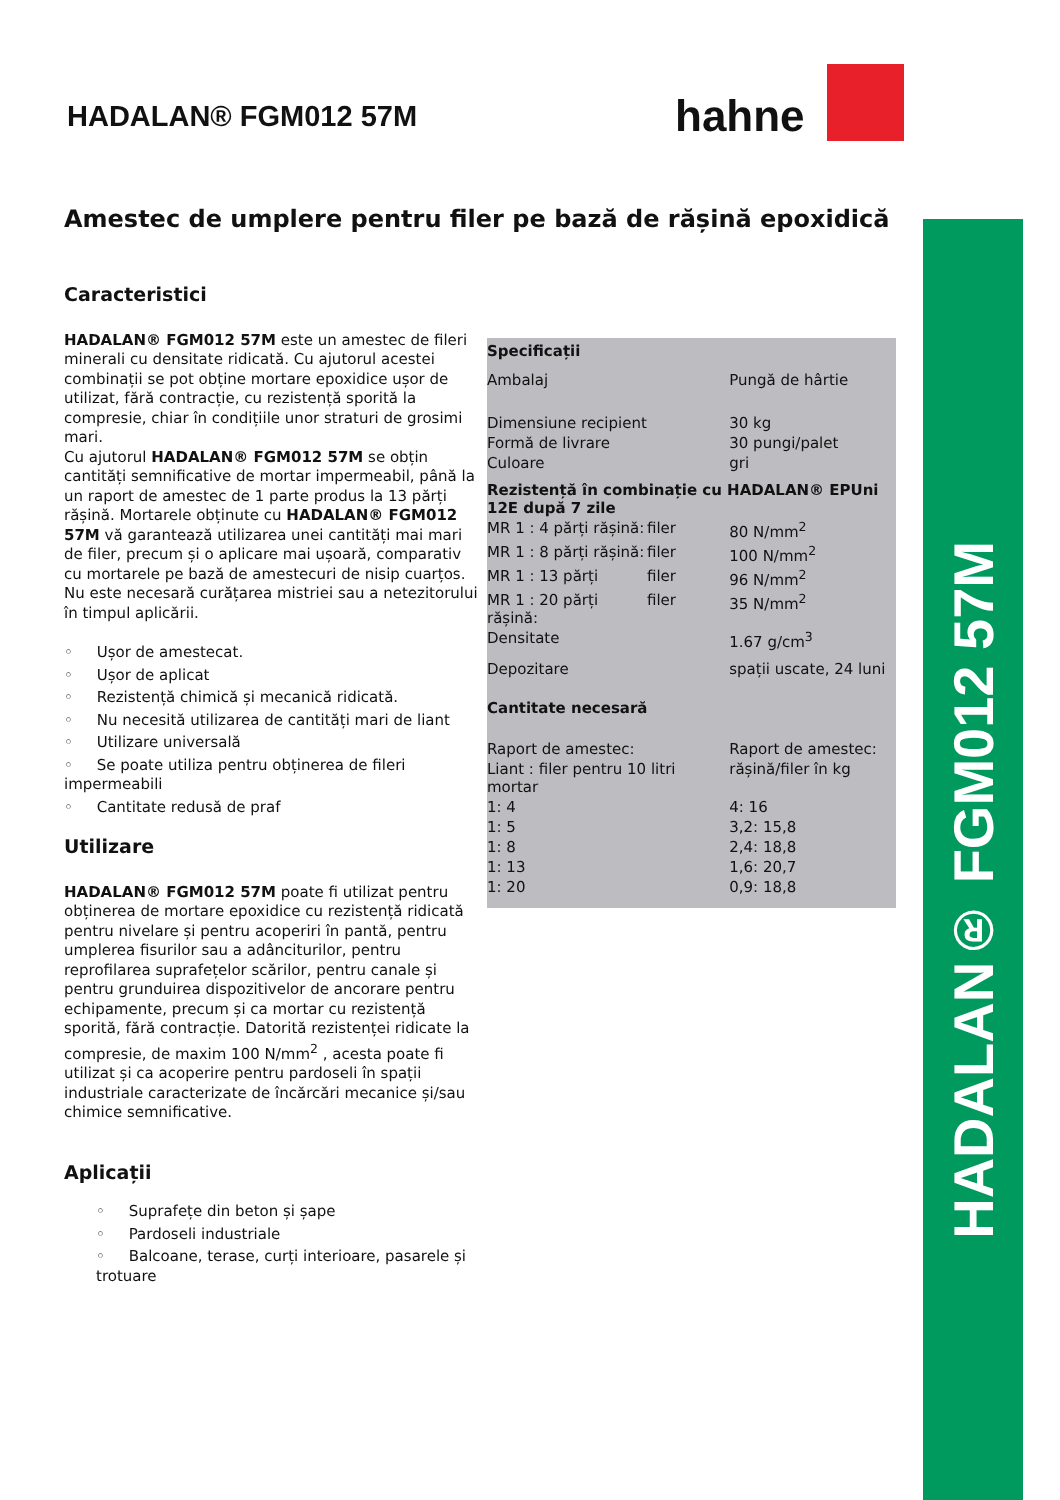HADALAN® FGM012 57M
hahne
Amestec de umplere pentru filer pe bază de rășină epoxidică
Caracteristici
HADALAN® FGM012 57M este un amestec de fileri minerali cu densitate ridicată. Cu ajutorul acestei combinații se pot obține mortare epoxidice ușor de utilizat, fără contracție, cu rezistență sporită la compresie, chiar în condițiile unor straturi de grosimi mari.
Cu ajutorul HADALAN® FGM012 57M se obțin cantități semnificative de mortar impermeabil, până la un raport de amestec de 1 parte produs la 13 părți rășină. Mortarele obținute cu HADALAN® FGM012 57M vă garantează utilizarea unei cantități mai mari de filer, precum și o aplicare mai ușoară, comparativ cu mortarele pe bază de amestecuri de nisip cuarțos. Nu este necesară curățarea mistriei sau a netezitorului în timpul aplicării.
◦ Ușor de amestecat.
◦ Ușor de aplicat
◦ Rezistență chimică și mecanică ridicată.
◦ Nu necesită utilizarea de cantități mari de liant
◦ Utilizare universală
◦ Se poate utiliza pentru obținerea de fileri impermeabili
◦ Cantitate redusă de praf
Utilizare
HADALAN® FGM012 57M poate fi utilizat pentru obținerea de mortare epoxidice cu rezistență ridicată pentru nivelare și pentru acoperiri în pantă, pentru umplerea fisurilor sau a adânciturilor, pentru reprofilarea suprafețelor scărilor, pentru canale și pentru grunduirea dispozitivelor de ancorare pentru echipamente, precum și ca mortar cu rezistență sporită, fără contracție. Datorită rezistenței ridicate la compresie, de maxim 100 N/mm<sup>2</sup> , acesta poate fi utilizat și ca acoperire pentru pardoseli în spații industriale caracterizate de încărcări mecanice și/sau chimice semnificative.
Aplicații
◦ Suprafețe din beton și șape
◦ Pardoseli industriale
◦ Balcoane, terase, curți interioare, pasarele și trotuare
| Specificații | | |
| Ambalaj | | Pungă de hârtie |
| Dimensiune recipient | | 30 kg |
| Formă de livrare | | 30 pungi/palet |
| Culoare | | gri |
| Rezistență în combinație cu HADALAN® EPUni 12E după 7 zile | | |
| MR 1 : 4 părți rășină: | filer | 80 N/mm<sup>2</sup> |
| MR 1 : 8 părți rășină: | filer | 100 N/mm<sup>2</sup> |
| MR 1 : 13 părți | filer | 96 N/mm<sup>2</sup> |
| MR 1 : 20 părți rășină: | filer | 35 N/mm<sup>2</sup> |
| Densitate | | 1.67 g/cm<sup>3</sup> |
| Depozitare | | spații uscate, 24 luni |
| Cantitate necesară | | |
| Raport de amestec: | | Raport de amestec: |
| Liant : filer pentru 10 litri mortar | | rășină/filer în kg |
| 1: 4 | | 4: 16 |
| 1: 5 | | 3,2: 15,8 |
| 1: 8 | | 2,4: 18,8 |
| 1: 13 | | 1,6: 20,7 |
| 1: 20 | | 0,9: 18,8 |
HADALAN® FGM012 57M